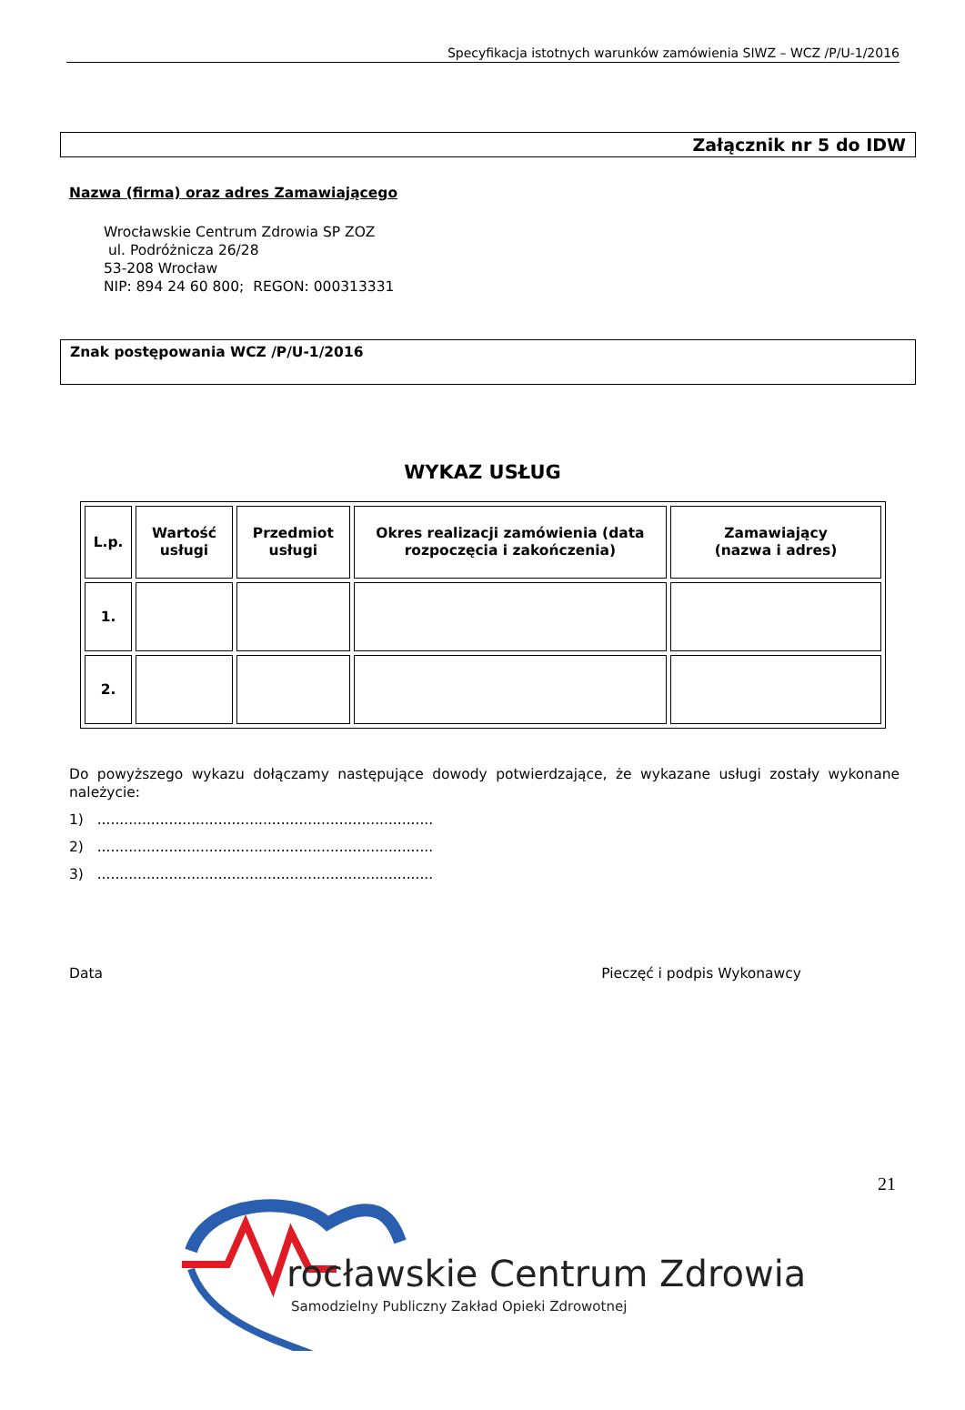Specyfikacja istotnych warunków zamówienia SIWZ – WCZ /P/U-1/2016
Załącznik nr 5 do IDW
Nazwa (firma) oraz adres Zamawiającego
Wrocławskie Centrum Zdrowia SP ZOZ
ul. Podróżnicza 26/28
53-208 Wrocław
NIP: 894 24 60 800; REGON: 000313331
Znak postępowania WCZ /P/U-1/2016
WYKAZ USŁUG
| L.p. | Wartość usługi | Przedmiot usługi | Okres realizacji zamówienia (data rozpoczęcia i zakończenia) | Zamawiający (nazwa i adres) |
| --- | --- | --- | --- | --- |
| 1. | | | | |
| 2. | | | | |
Do powyższego wykazu dołączamy następujące dowody potwierdzające, że wykazane usługi zostały wykonane należycie:
1) ...........................................................................
2) ...........................................................................
3) ...........................................................................
Data Pieczęć i podpis Wykonawcy
21
rocławskie Centrum Zdrowia
Samodzielny Publiczny Zakład Opieki Zdrowotnej